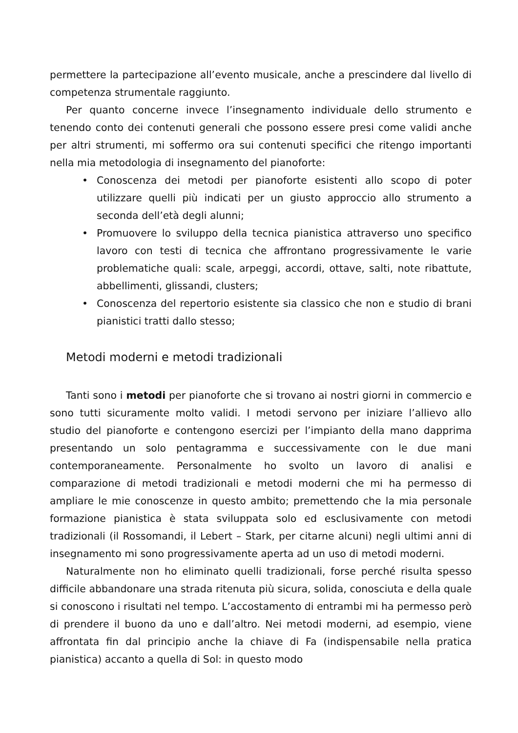permettere la partecipazione all’evento musicale, anche a prescindere dal livello di competenza strumentale raggiunto.
Per quanto concerne invece l’insegnamento individuale dello strumento e tenendo conto dei contenuti generali che possono essere presi come validi anche per altri strumenti, mi soffermo ora sui contenuti specifici che ritengo importanti nella mia metodologia di insegnamento del pianoforte:
• Conoscenza dei metodi per pianoforte esistenti allo scopo di poter utilizzare quelli più indicati per un giusto approccio allo strumento a seconda dell’età degli alunni;
• Promuovere lo sviluppo della tecnica pianistica attraverso uno specifico lavoro con testi di tecnica che affrontano progressivamente le varie problematiche quali: scale, arpeggi, accordi, ottave, salti, note ribattute, abbellimenti, glissandi, clusters;
• Conoscenza del repertorio esistente sia classico che non e studio di brani pianistici tratti dallo stesso;
Metodi moderni e metodi tradizionali
Tanti sono i metodi per pianoforte che si trovano ai nostri giorni in commercio e sono tutti sicuramente molto validi. I metodi servono per iniziare l’allievo allo studio del pianoforte e contengono esercizi per l’impianto della mano dapprima presentando un solo pentagramma e successivamente con le due mani contemporaneamente. Personalmente ho svolto un lavoro di analisi e comparazione di metodi tradizionali e metodi moderni che mi ha permesso di ampliare le mie conoscenze in questo ambito; premettendo che la mia personale formazione pianistica è stata sviluppata solo ed esclusivamente con metodi tradizionali (il Rossomandi, il Lebert – Stark, per citarne alcuni) negli ultimi anni di insegnamento mi sono progressivamente aperta ad un uso di metodi moderni.
Naturalmente non ho eliminato quelli tradizionali, forse perché risulta spesso difficile abbandonare una strada ritenuta più sicura, solida, conosciuta e della quale si conoscono i risultati nel tempo. L’accostamento di entrambi mi ha permesso però di prendere il buono da uno e dall’altro. Nei metodi moderni, ad esempio, viene affrontata fin dal principio anche la chiave di Fa (indispensabile nella pratica pianistica) accanto a quella di Sol: in questo modo